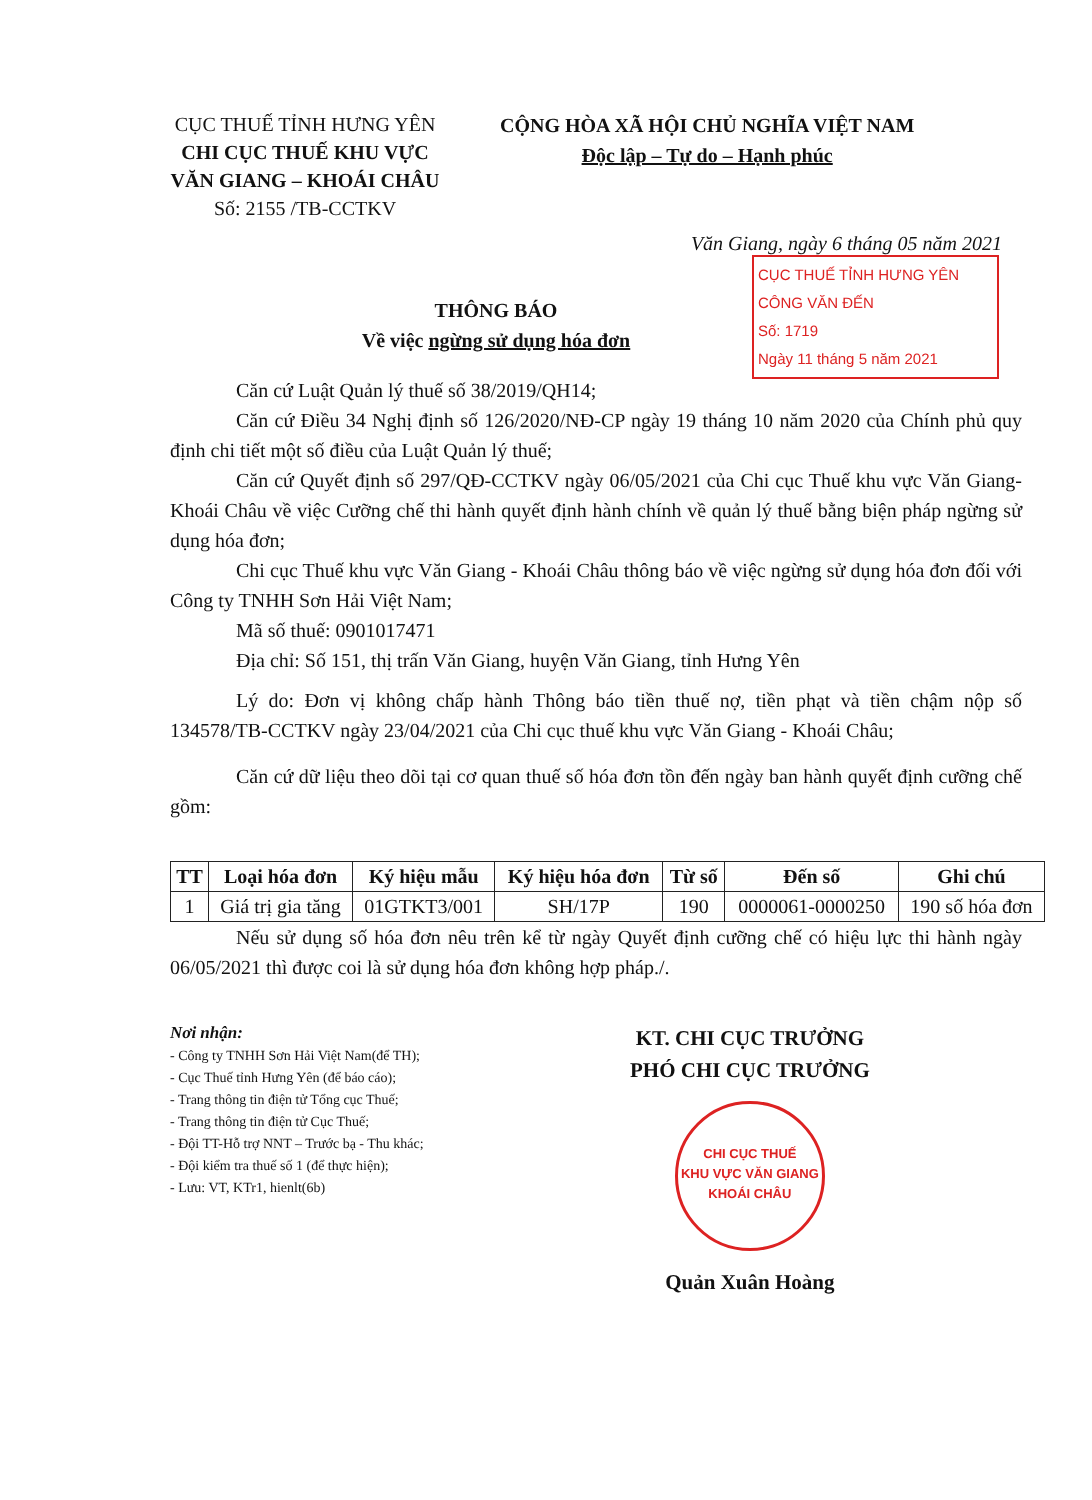CỤC THUẾ TỈNH HƯNG YÊN
CHI CỤC THUẾ KHU VỰC
VĂN GIANG – KHOÁI CHÂU
Số: 2155 /TB-CCTKV
CỘNG HÒA XÃ HỘI CHỦ NGHĨA VIỆT NAM
Độc lập – Tự do – Hạnh phúc
Văn Giang, ngày 6 tháng 05 năm 2021
CỤC THUẾ TỈNH HƯNG YÊN
CÔNG VĂN ĐẾN
Số: 1719
Ngày 11 tháng 5 năm 2021
THÔNG BÁO
Về việc ngừng sử dụng hóa đơn
Căn cứ Luật Quản lý thuế số 38/2019/QH14;
Căn cứ Điều 34 Nghị định số 126/2020/NĐ-CP ngày 19 tháng 10 năm 2020 của Chính phủ quy định chi tiết một số điều của Luật Quản lý thuế;
Căn cứ Quyết định số 297/QĐ-CCTKV ngày 06/05/2021 của Chi cục Thuế khu vực Văn Giang- Khoái Châu về việc Cưỡng chế thi hành quyết định hành chính về quản lý thuế bằng biện pháp ngừng sử dụng hóa đơn;
Chi cục Thuế khu vực Văn Giang - Khoái Châu thông báo về việc ngừng sử dụng hóa đơn đối với Công ty TNHH Sơn Hải Việt Nam;
Mã số thuế: 0901017471
Địa chỉ: Số 151, thị trấn Văn Giang, huyện Văn Giang, tỉnh Hưng Yên
Lý do: Đơn vị không chấp hành Thông báo tiền thuế nợ, tiền phạt và tiền chậm nộp số 134578/TB-CCTKV ngày 23/04/2021 của Chi cục thuế khu vực Văn Giang - Khoái Châu;
Căn cứ dữ liệu theo dõi tại cơ quan thuế số hóa đơn tồn đến ngày ban hành quyết định cưỡng chế gồm:
| TT | Loại hóa đơn | Ký hiệu mẫu | Ký hiệu hóa đơn | Từ số | Đến số | Ghi chú |
| --- | --- | --- | --- | --- | --- | --- |
| 1 | Giá trị gia tăng | 01GTKT3/001 | SH/17P | 190 | 0000061-0000250 | 190 số hóa đơn |
Nếu sử dụng số hóa đơn nêu trên kể từ ngày Quyết định cưỡng chế có hiệu lực thi hành ngày 06/05/2021 thì được coi là sử dụng hóa đơn không hợp pháp./.
Nơi nhận:
- Công ty TNHH Sơn Hải Việt Nam(để TH);
- Cục Thuế tỉnh Hưng Yên (để báo cáo);
- Trang thông tin điện tử Tổng cục Thuế;
- Trang thông tin điện tử Cục Thuế;
- Đội TT-Hỗ trợ NNT – Trước bạ - Thu khác;
- Đội kiểm tra thuế số 1 (để thực hiện);
- Lưu: VT, KTr1, hienlt(6b)
KT. CHI CỤC TRƯỞNG
PHÓ CHI CỤC TRƯỞNG
CHI CỤC THUẾ
KHU VỰC VĂN GIANG
KHOÁI CHÂU
Quản Xuân Hoàng